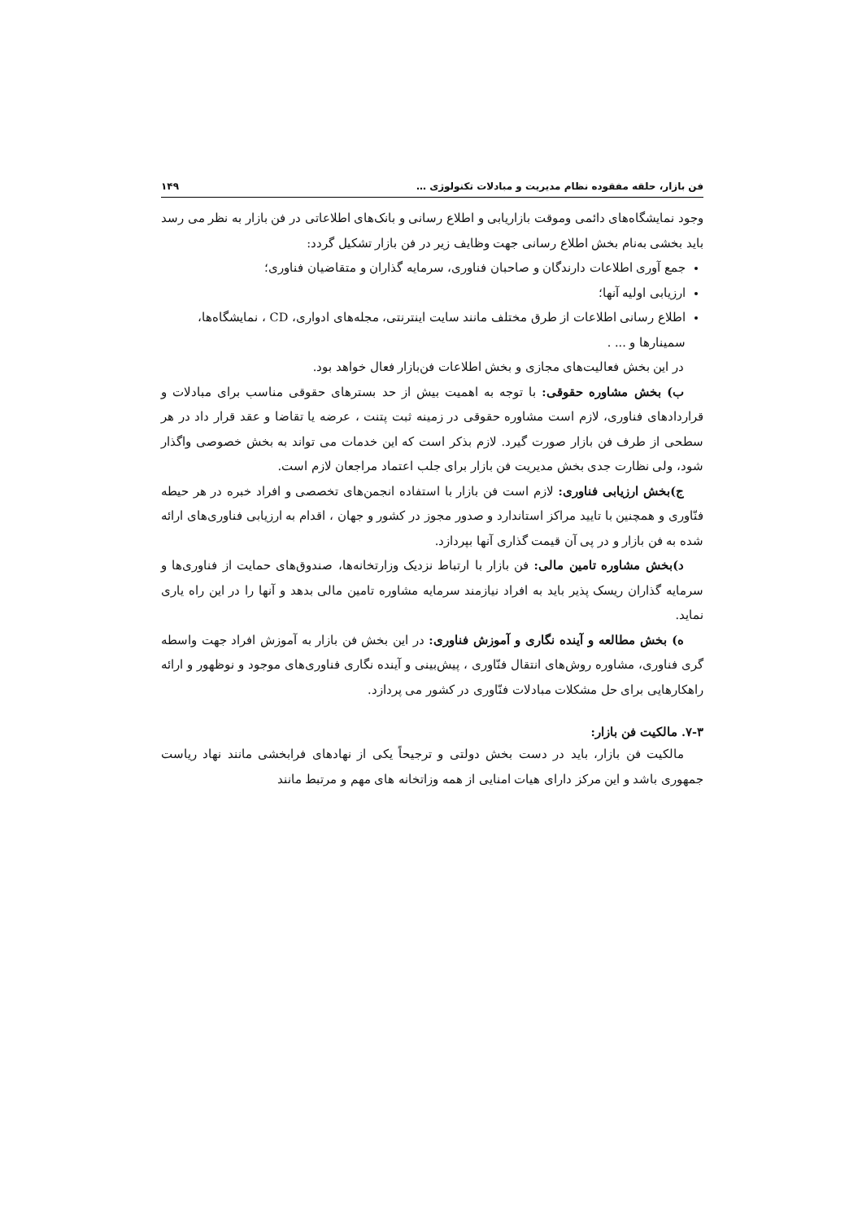فن بازار، حلقه مفقوده نظام مدیریت و مبادلات تکنولوژی … ۱۴۹
وجود نمایشگاه‌های دائمی وموقت بازاریابی و اطلاع رسانی و بانک‌های اطلاعاتی در فن بازار به نظر می رسد باید بخشی به‌نام بخش اطلاع رسانی جهت وظایف زیر در فن بازار تشکیل گردد:
جمع آوری اطلاعات دارندگان و صاحبان فناوری، سرمایه گذاران و متقاضیان فناوری؛
ارزیابی اولیه آنها؛
اطلاع رسانی اطلاعات از طرق مختلف مانند سایت اینترنتی، مجله‌های ادواری، CD ، نمایشگاه‌ها، سمینارها و ... .
در این بخش فعالیت‌های مجازی و بخش اطلاعات فن‌بازار فعال خواهد بود.
ب) بخش مشاوره حقوقی: با توجه به اهمیت بیش از حد بسترهای حقوقی مناسب برای مبادلات و قراردادهای فناوری، لازم است مشاوره حقوقی در زمینه ثبت پتنت ، عرضه یا تقاضا و عقد قرار داد در هر سطحی از طرف فن بازار صورت گیرد. لازم بذکر است که این خدمات می تواند به بخش خصوصی واگذار شود، ولی نظارت جدی بخش مدیریت فن بازار برای جلب اعتماد مراجعان لازم است.
ج)بخش ارزیابی فناوری: لازم است فن بازار با استفاده انجمن‌های تخصصی و افراد خبره در هر حیطه فنّاوری و همچنین با تایید مراکز استاندارد و صدور مجوز در کشور و جهان ، اقدام به ارزیابی فناوری‌های ارائه شده به فن بازار و در پی آن قیمت گذاری آنها بپردازد.
د)بخش مشاوره تامین مالی: فن بازار با ارتباط نزدیک وزارتخانه‌ها، صندوق‌های حمایت از فناوری‌ها و سرمایه گذاران ریسک پذیر باید به افراد نیازمند سرمایه مشاوره تامین مالی بدهد و آنها را در این راه یاری نماید.
ه) بخش مطالعه و آینده نگاری و آموزش فناوری: در این بخش فن بازار به آموزش افراد جهت واسطه گری فناوری، مشاوره روش‌های انتقال فنّاوری ، پیش‌بینی و آینده نگاری فناوری‌های موجود و نوظهور و ارائه راهکارهایی برای حل مشکلات مبادلات فنّاوری در کشور می پردازد.
۷-۳. مالکیت فن بازار:
مالکیت فن بازار، باید در دست بخش دولتی و ترجیحاً یکی از نهادهای فرابخشی مانند نهاد ریاست جمهوری باشد و این مرکز دارای هیات امنایی از همه وزاتخانه های مهم و مرتبط مانند